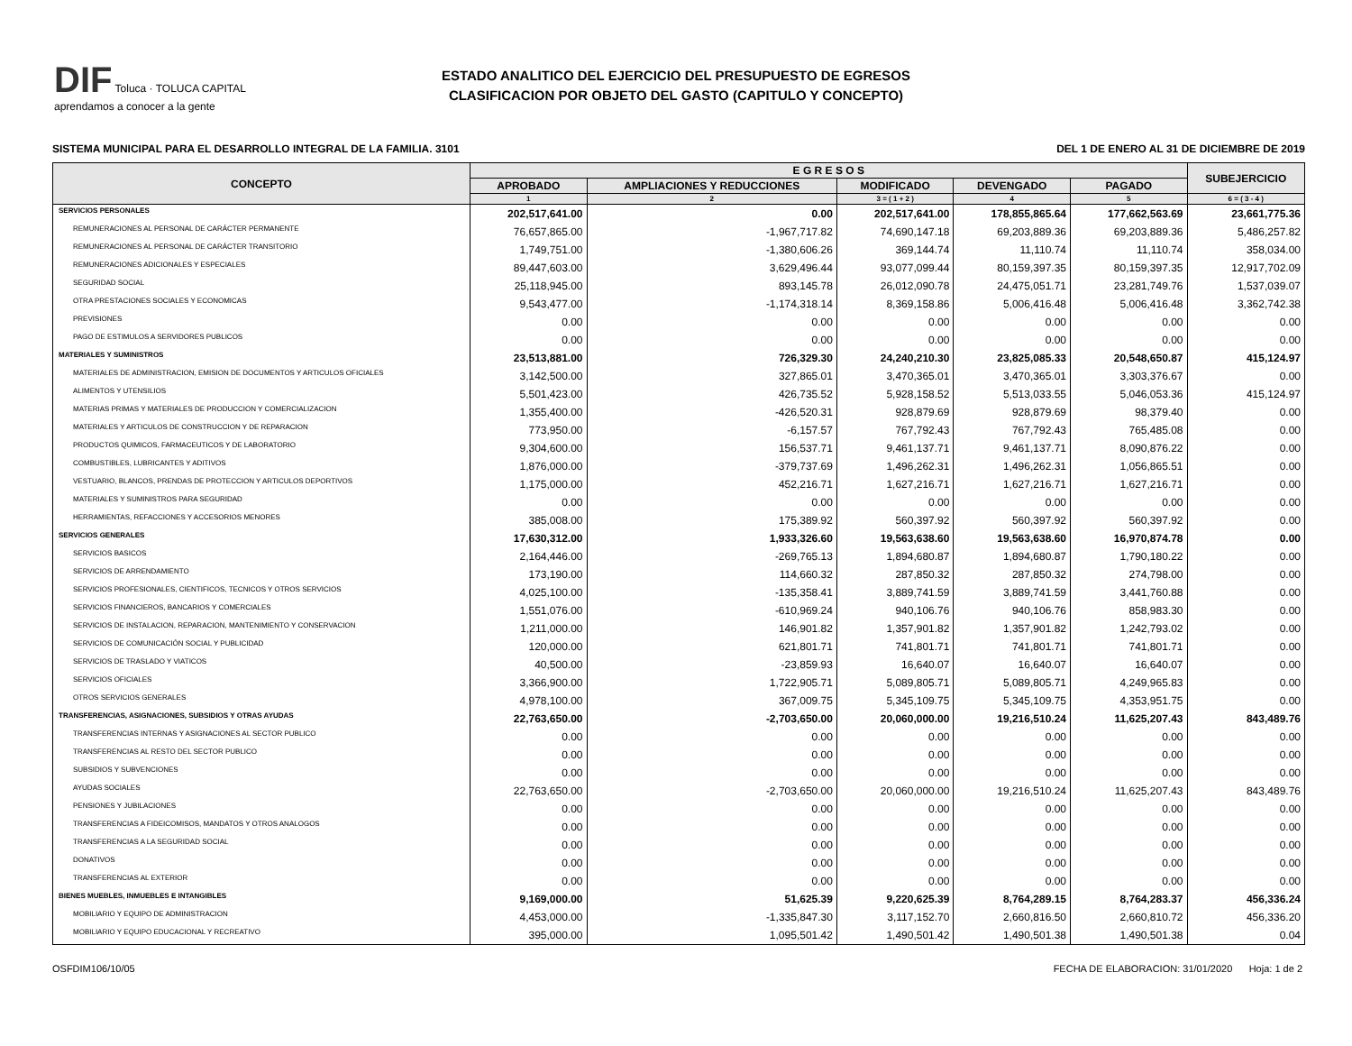DIF Toluca · TOLUCA CAPITAL
aprendamos a conocer a la gente
ESTADO ANALITICO DEL EJERCICIO DEL PRESUPUESTO DE EGRESOS
CLASIFICACION POR OBJETO DEL GASTO (CAPITULO Y CONCEPTO)
SISTEMA MUNICIPAL PARA EL DESARROLLO INTEGRAL DE LA FAMILIA. 3101 DEL 1 DE ENERO AL 31 DE DICIEMBRE DE 2019
| CONCEPTO | E G R E S O S | | | | | SUBEJERCICIO |
| --- | --- | --- | --- | --- | --- | --- |
| | APROBADO | AMPLIACIONES Y REDUCCIONES | MODIFICADO | DEVENGADO | PAGADO | |
| | 1 | 2 | 3 = ( 1 + 2 ) | 4 | 5 | 6 = ( 3 - 4 ) |
| SERVICIOS PERSONALES | 202,517,641.00 | 0.00 | 202,517,641.00 | 178,855,865.64 | 177,662,563.69 | 23,661,775.36 |
| REMUNERACIONES AL PERSONAL DE CARÁCTER PERMANENTE | 76,657,865.00 | -1,967,717.82 | 74,690,147.18 | 69,203,889.36 | 69,203,889.36 | 5,486,257.82 |
| REMUNERACIONES AL PERSONAL DE CARÁCTER TRANSITORIO | 1,749,751.00 | -1,380,606.26 | 369,144.74 | 11,110.74 | 11,110.74 | 358,034.00 |
| REMUNERACIONES ADICIONALES Y ESPECIALES | 89,447,603.00 | 3,629,496.44 | 93,077,099.44 | 80,159,397.35 | 80,159,397.35 | 12,917,702.09 |
| SEGURIDAD SOCIAL | 25,118,945.00 | 893,145.78 | 26,012,090.78 | 24,475,051.71 | 23,281,749.76 | 1,537,039.07 |
| OTRA PRESTACIONES SOCIALES Y ECONOMICAS | 9,543,477.00 | -1,174,318.14 | 8,369,158.86 | 5,006,416.48 | 5,006,416.48 | 3,362,742.38 |
| PREVISIONES | 0.00 | 0.00 | 0.00 | 0.00 | 0.00 | 0.00 |
| PAGO DE ESTIMULOS A SERVIDORES PUBLICOS | 0.00 | 0.00 | 0.00 | 0.00 | 0.00 | 0.00 |
| MATERIALES Y SUMINISTROS | 23,513,881.00 | 726,329.30 | 24,240,210.30 | 23,825,085.33 | 20,548,650.87 | 415,124.97 |
| MATERIALES DE ADMINISTRACION, EMISION DE DOCUMENTOS Y ARTICULOS OFICIALES | 3,142,500.00 | 327,865.01 | 3,470,365.01 | 3,470,365.01 | 3,303,376.67 | 0.00 |
| ALIMENTOS Y UTENSILIOS | 5,501,423.00 | 426,735.52 | 5,928,158.52 | 5,513,033.55 | 5,046,053.36 | 415,124.97 |
| MATERIAS PRIMAS Y MATERIALES DE PRODUCCION Y COMERCIALIZACION | 1,355,400.00 | -426,520.31 | 928,879.69 | 928,879.69 | 98,379.40 | 0.00 |
| MATERIALES Y ARTICULOS DE CONSTRUCCION Y DE REPARACION | 773,950.00 | -6,157.57 | 767,792.43 | 767,792.43 | 765,485.08 | 0.00 |
| PRODUCTOS QUIMICOS, FARMACEUTICOS Y DE LABORATORIO | 9,304,600.00 | 156,537.71 | 9,461,137.71 | 9,461,137.71 | 8,090,876.22 | 0.00 |
| COMBUSTIBLES, LUBRICANTES Y ADITIVOS | 1,876,000.00 | -379,737.69 | 1,496,262.31 | 1,496,262.31 | 1,056,865.51 | 0.00 |
| VESTUARIO, BLANCOS, PRENDAS DE PROTECCION Y ARTICULOS DEPORTIVOS | 1,175,000.00 | 452,216.71 | 1,627,216.71 | 1,627,216.71 | 1,627,216.71 | 0.00 |
| MATERIALES Y SUMINISTROS PARA SEGURIDAD | 0.00 | 0.00 | 0.00 | 0.00 | 0.00 | 0.00 |
| HERRAMIENTAS, REFACCIONES Y ACCESORIOS MENORES | 385,008.00 | 175,389.92 | 560,397.92 | 560,397.92 | 560,397.92 | 0.00 |
| SERVICIOS GENERALES | 17,630,312.00 | 1,933,326.60 | 19,563,638.60 | 19,563,638.60 | 16,970,874.78 | 0.00 |
| SERVICIOS BASICOS | 2,164,446.00 | -269,765.13 | 1,894,680.87 | 1,894,680.87 | 1,790,180.22 | 0.00 |
| SERVICIOS DE ARRENDAMIENTO | 173,190.00 | 114,660.32 | 287,850.32 | 287,850.32 | 274,798.00 | 0.00 |
| SERVICIOS PROFESIONALES, CIENTIFICOS, TECNICOS Y OTROS SERVICIOS | 4,025,100.00 | -135,358.41 | 3,889,741.59 | 3,889,741.59 | 3,441,760.88 | 0.00 |
| SERVICIOS FINANCIEROS, BANCARIOS Y COMERCIALES | 1,551,076.00 | -610,969.24 | 940,106.76 | 940,106.76 | 858,983.30 | 0.00 |
| SERVICIOS DE INSTALACION, REPARACION, MANTENIMIENTO Y CONSERVACION | 1,211,000.00 | 146,901.82 | 1,357,901.82 | 1,357,901.82 | 1,242,793.02 | 0.00 |
| SERVICIOS DE COMUNICACIÓN SOCIAL Y PUBLICIDAD | 120,000.00 | 621,801.71 | 741,801.71 | 741,801.71 | 741,801.71 | 0.00 |
| SERVICIOS DE TRASLADO Y VIATICOS | 40,500.00 | -23,859.93 | 16,640.07 | 16,640.07 | 16,640.07 | 0.00 |
| SERVICIOS OFICIALES | 3,366,900.00 | 1,722,905.71 | 5,089,805.71 | 5,089,805.71 | 4,249,965.83 | 0.00 |
| OTROS SERVICIOS GENERALES | 4,978,100.00 | 367,009.75 | 5,345,109.75 | 5,345,109.75 | 4,353,951.75 | 0.00 |
| TRANSFERENCIAS, ASIGNACIONES, SUBSIDIOS Y OTRAS AYUDAS | 22,763,650.00 | -2,703,650.00 | 20,060,000.00 | 19,216,510.24 | 11,625,207.43 | 843,489.76 |
| TRANSFERENCIAS INTERNAS Y ASIGNACIONES AL SECTOR PUBLICO | 0.00 | 0.00 | 0.00 | 0.00 | 0.00 | 0.00 |
| TRANSFERENCIAS AL RESTO DEL SECTOR PUBLICO | 0.00 | 0.00 | 0.00 | 0.00 | 0.00 | 0.00 |
| SUBSIDIOS Y SUBVENCIONES | 0.00 | 0.00 | 0.00 | 0.00 | 0.00 | 0.00 |
| AYUDAS SOCIALES | 22,763,650.00 | -2,703,650.00 | 20,060,000.00 | 19,216,510.24 | 11,625,207.43 | 843,489.76 |
| PENSIONES Y JUBILACIONES | 0.00 | 0.00 | 0.00 | 0.00 | 0.00 | 0.00 |
| TRANSFERENCIAS A FIDEICOMISOS, MANDATOS Y OTROS ANALOGOS | 0.00 | 0.00 | 0.00 | 0.00 | 0.00 | 0.00 |
| TRANSFERENCIAS A LA SEGURIDAD SOCIAL | 0.00 | 0.00 | 0.00 | 0.00 | 0.00 | 0.00 |
| DONATIVOS | 0.00 | 0.00 | 0.00 | 0.00 | 0.00 | 0.00 |
| TRANSFERENCIAS AL EXTERIOR | 0.00 | 0.00 | 0.00 | 0.00 | 0.00 | 0.00 |
| BIENES MUEBLES, INMUEBLES E INTANGIBLES | 9,169,000.00 | 51,625.39 | 9,220,625.39 | 8,764,289.15 | 8,764,283.37 | 456,336.24 |
| MOBILIARIO Y EQUIPO DE ADMINISTRACION | 4,453,000.00 | -1,335,847.30 | 3,117,152.70 | 2,660,816.50 | 2,660,810.72 | 456,336.20 |
| MOBILIARIO Y EQUIPO EDUCACIONAL Y RECREATIVO | 395,000.00 | 1,095,501.42 | 1,490,501.42 | 1,490,501.38 | 1,490,501.38 | 0.04 |
OSFDIM106/10/05 FECHA DE ELABORACION: 31/01/2020 Hoja: 1 de 2